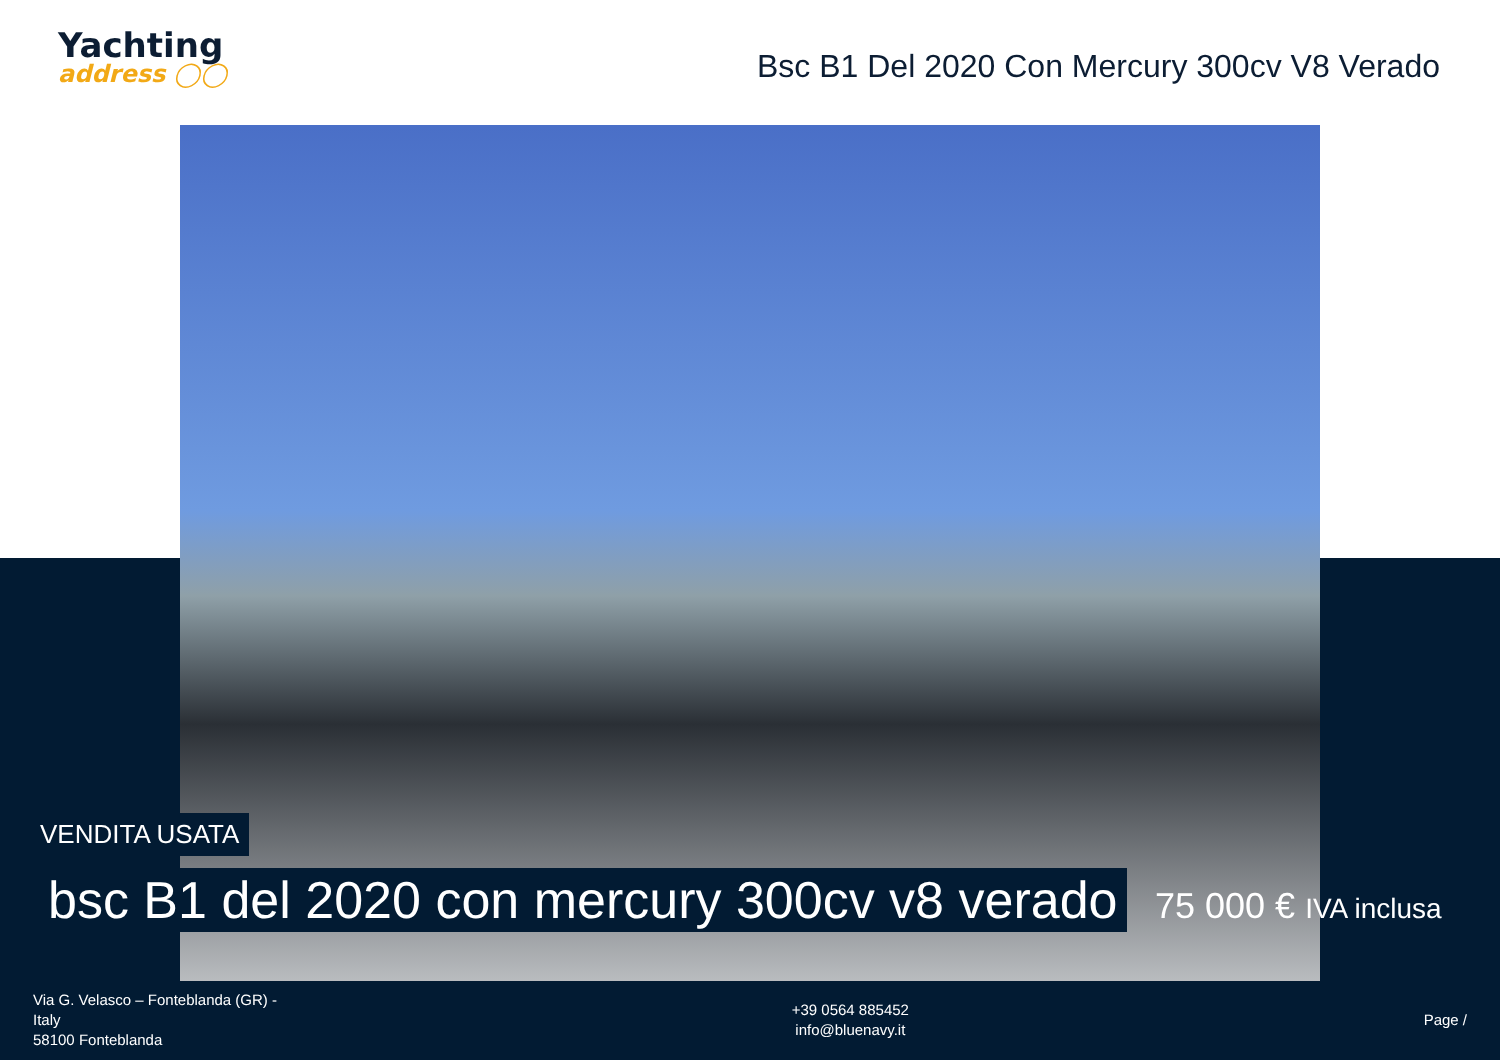Yachting
address ◯◯
Bsc B1 Del 2020 Con Mercury 300cv V8 Verado
VENDITA USATA
bsc B1 del 2020 con mercury 300cv v8 verado
75 000 € IVA inclusa
Via G. Velasco – Fonteblanda (GR) -
Italy
58100 Fonteblanda
+39 0564 885452
info@bluenavy.it
Page /